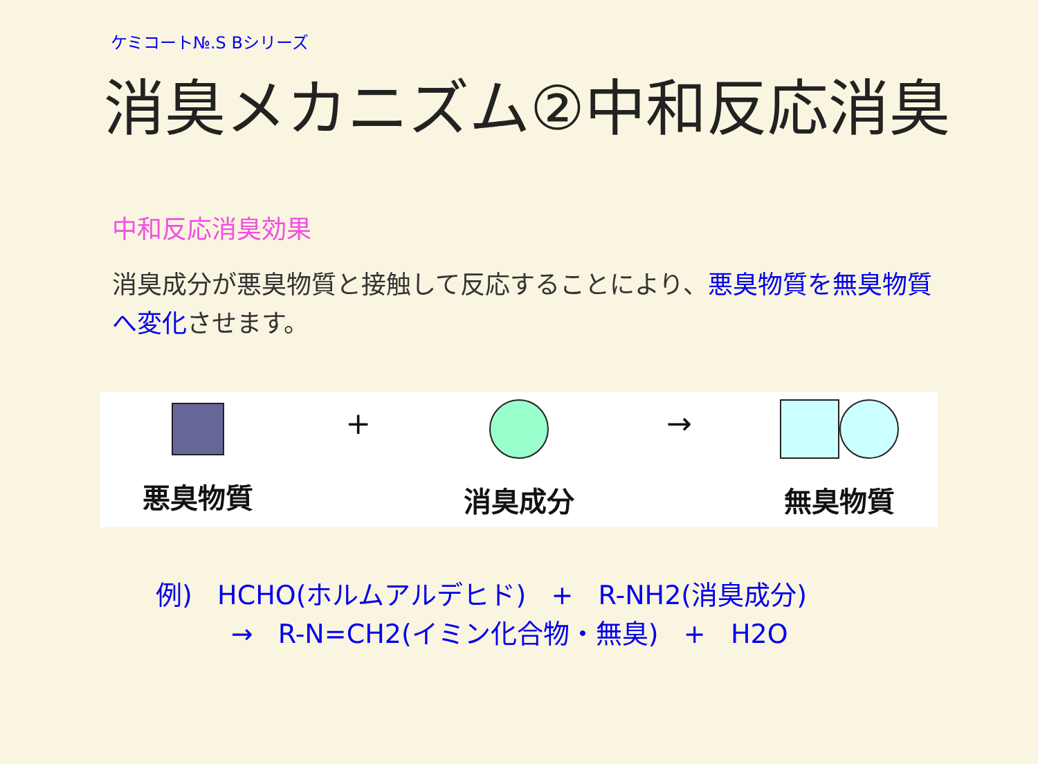ケミコート№.S Bシリーズ
消臭メカニズム②中和反応消臭
中和反応消臭効果
消臭成分が悪臭物質と接触して反応することにより、悪臭物質を無臭物質へ変化させます。
悪臭物質
+
消臭成分
→
無臭物質
例) HCHO(ホルムアルデヒド) + R-NH2(消臭成分) → R-N=CH2(イミン化合物・無臭) + H2O